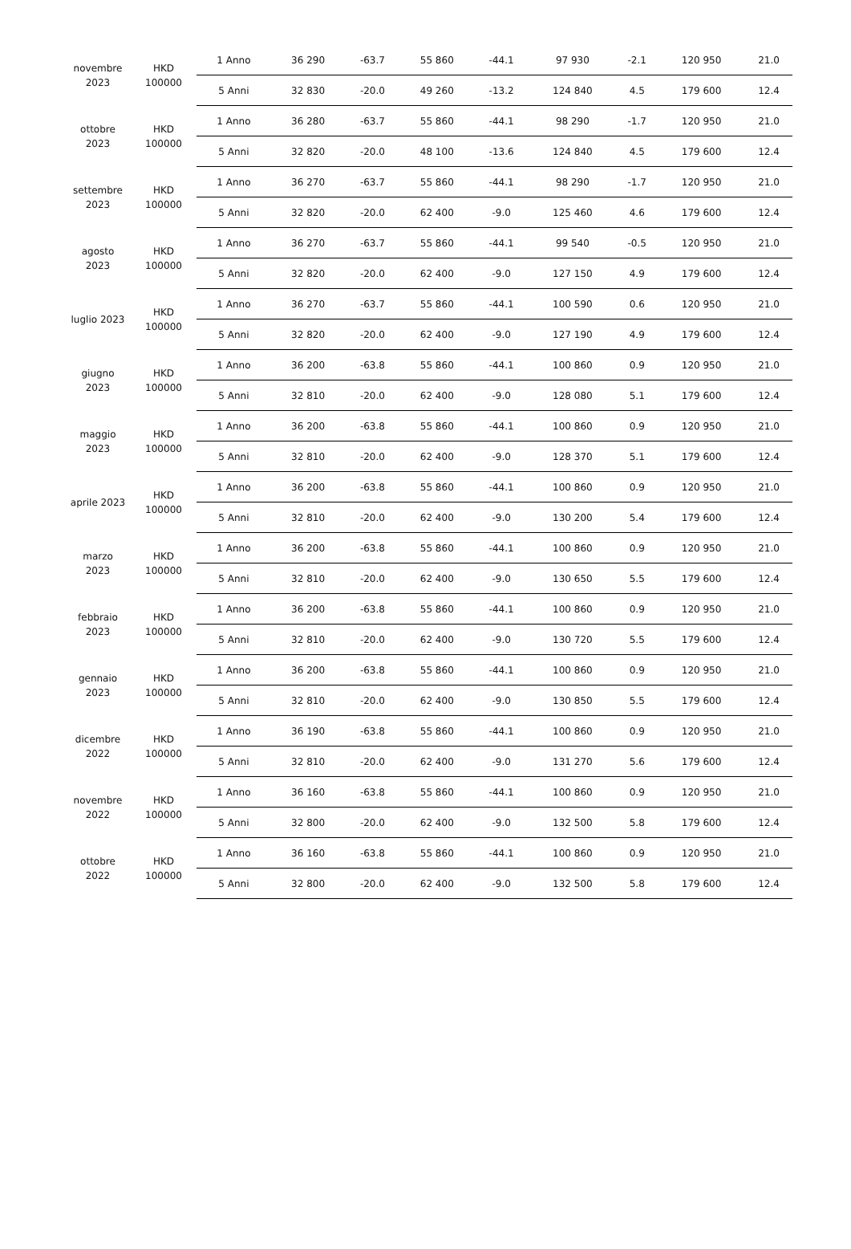| novembre 2023 | HKD 100000 | 1 Anno | 36 290 | -63.7 | 55 860 | -44.1 | 97 930 | -2.1 | 120 950 | 21.0 |
| | | 5 Anni | 32 830 | -20.0 | 49 260 | -13.2 | 124 840 | 4.5 | 179 600 | 12.4 |
| ottobre 2023 | HKD 100000 | 1 Anno | 36 280 | -63.7 | 55 860 | -44.1 | 98 290 | -1.7 | 120 950 | 21.0 |
| | | 5 Anni | 32 820 | -20.0 | 48 100 | -13.6 | 124 840 | 4.5 | 179 600 | 12.4 |
| settembre 2023 | HKD 100000 | 1 Anno | 36 270 | -63.7 | 55 860 | -44.1 | 98 290 | -1.7 | 120 950 | 21.0 |
| | | 5 Anni | 32 820 | -20.0 | 62 400 | -9.0 | 125 460 | 4.6 | 179 600 | 12.4 |
| agosto 2023 | HKD 100000 | 1 Anno | 36 270 | -63.7 | 55 860 | -44.1 | 99 540 | -0.5 | 120 950 | 21.0 |
| | | 5 Anni | 32 820 | -20.0 | 62 400 | -9.0 | 127 150 | 4.9 | 179 600 | 12.4 |
| luglio 2023 | HKD 100000 | 1 Anno | 36 270 | -63.7 | 55 860 | -44.1 | 100 590 | 0.6 | 120 950 | 21.0 |
| | | 5 Anni | 32 820 | -20.0 | 62 400 | -9.0 | 127 190 | 4.9 | 179 600 | 12.4 |
| giugno 2023 | HKD 100000 | 1 Anno | 36 200 | -63.8 | 55 860 | -44.1 | 100 860 | 0.9 | 120 950 | 21.0 |
| | | 5 Anni | 32 810 | -20.0 | 62 400 | -9.0 | 128 080 | 5.1 | 179 600 | 12.4 |
| maggio 2023 | HKD 100000 | 1 Anno | 36 200 | -63.8 | 55 860 | -44.1 | 100 860 | 0.9 | 120 950 | 21.0 |
| | | 5 Anni | 32 810 | -20.0 | 62 400 | -9.0 | 128 370 | 5.1 | 179 600 | 12.4 |
| aprile 2023 | HKD 100000 | 1 Anno | 36 200 | -63.8 | 55 860 | -44.1 | 100 860 | 0.9 | 120 950 | 21.0 |
| | | 5 Anni | 32 810 | -20.0 | 62 400 | -9.0 | 130 200 | 5.4 | 179 600 | 12.4 |
| marzo 2023 | HKD 100000 | 1 Anno | 36 200 | -63.8 | 55 860 | -44.1 | 100 860 | 0.9 | 120 950 | 21.0 |
| | | 5 Anni | 32 810 | -20.0 | 62 400 | -9.0 | 130 650 | 5.5 | 179 600 | 12.4 |
| febbraio 2023 | HKD 100000 | 1 Anno | 36 200 | -63.8 | 55 860 | -44.1 | 100 860 | 0.9 | 120 950 | 21.0 |
| | | 5 Anni | 32 810 | -20.0 | 62 400 | -9.0 | 130 720 | 5.5 | 179 600 | 12.4 |
| gennaio 2023 | HKD 100000 | 1 Anno | 36 200 | -63.8 | 55 860 | -44.1 | 100 860 | 0.9 | 120 950 | 21.0 |
| | | 5 Anni | 32 810 | -20.0 | 62 400 | -9.0 | 130 850 | 5.5 | 179 600 | 12.4 |
| dicembre 2022 | HKD 100000 | 1 Anno | 36 190 | -63.8 | 55 860 | -44.1 | 100 860 | 0.9 | 120 950 | 21.0 |
| | | 5 Anni | 32 810 | -20.0 | 62 400 | -9.0 | 131 270 | 5.6 | 179 600 | 12.4 |
| novembre 2022 | HKD 100000 | 1 Anno | 36 160 | -63.8 | 55 860 | -44.1 | 100 860 | 0.9 | 120 950 | 21.0 |
| | | 5 Anni | 32 800 | -20.0 | 62 400 | -9.0 | 132 500 | 5.8 | 179 600 | 12.4 |
| ottobre 2022 | HKD 100000 | 1 Anno | 36 160 | -63.8 | 55 860 | -44.1 | 100 860 | 0.9 | 120 950 | 21.0 |
| | | 5 Anni | 32 800 | -20.0 | 62 400 | -9.0 | 132 500 | 5.8 | 179 600 | 12.4 |